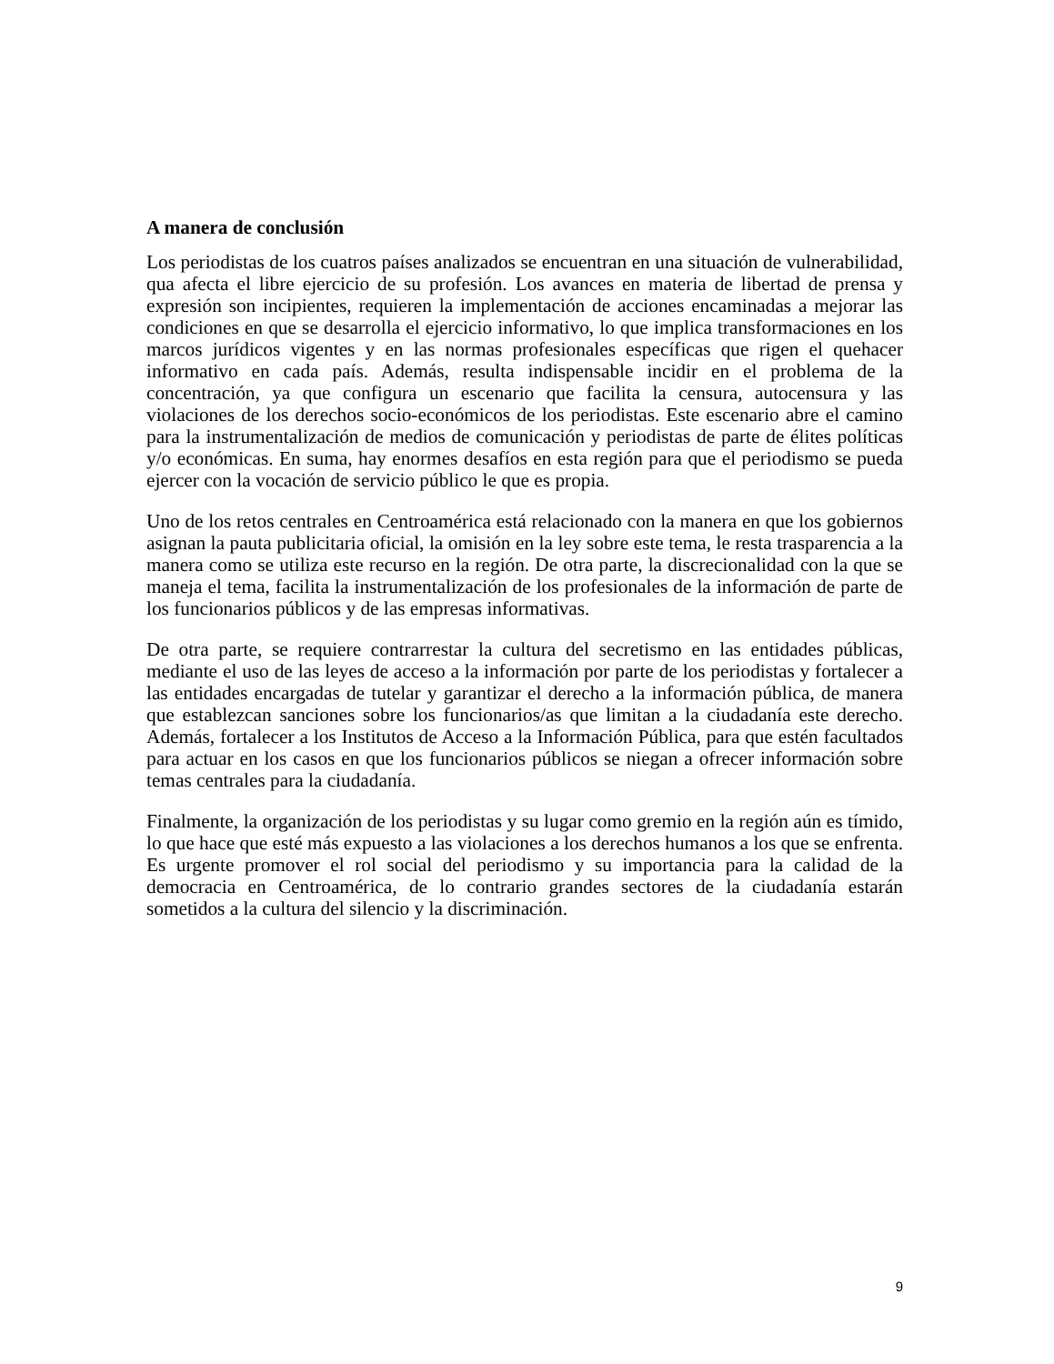A manera de conclusión
Los periodistas de los cuatros países analizados se encuentran en una situación de vulnerabilidad, qua afecta el libre ejercicio de su profesión. Los avances en materia de libertad de prensa y expresión son incipientes, requieren la implementación de acciones encaminadas a mejorar las condiciones en que se desarrolla el ejercicio informativo, lo que implica transformaciones en los marcos jurídicos vigentes y en las normas profesionales específicas que rigen el quehacer informativo en cada país. Además, resulta indispensable incidir en el problema de la concentración, ya que configura un escenario que facilita la censura, autocensura y las violaciones de los derechos socio-económicos de los periodistas. Este escenario abre el camino para la instrumentalización de medios de comunicación y periodistas de parte de élites políticas y/o económicas. En suma, hay enormes desafíos en esta región para que el periodismo se pueda ejercer con la vocación de servicio público le que es propia.
Uno de los retos centrales en Centroamérica está relacionado con la manera en que los gobiernos asignan la pauta publicitaria oficial, la omisión en la ley sobre este tema, le resta trasparencia a la manera como se utiliza este recurso en la región. De otra parte, la discrecionalidad con la que se maneja el tema, facilita la instrumentalización de los profesionales de la información de parte de los funcionarios públicos y de las empresas informativas.
De otra parte, se requiere contrarrestar la cultura del secretismo en las entidades públicas, mediante el uso de las leyes de acceso a la información por parte de los periodistas y fortalecer a las entidades encargadas de tutelar y garantizar el derecho a la información pública, de manera que establezcan sanciones sobre los funcionarios/as que limitan a la ciudadanía este derecho. Además, fortalecer a los Institutos de Acceso a la Información Pública, para que estén facultados para actuar en los casos en que los funcionarios públicos se niegan a ofrecer información sobre temas centrales para la ciudadanía.
Finalmente, la organización de los periodistas y su lugar como gremio en la región aún es tímido, lo que hace que esté más expuesto a las violaciones a los derechos humanos a los que se enfrenta. Es urgente promover el rol social del periodismo y su importancia para la calidad de la democracia en Centroamérica, de lo contrario grandes sectores de la ciudadanía estarán sometidos a la cultura del silencio y la discriminación.
9